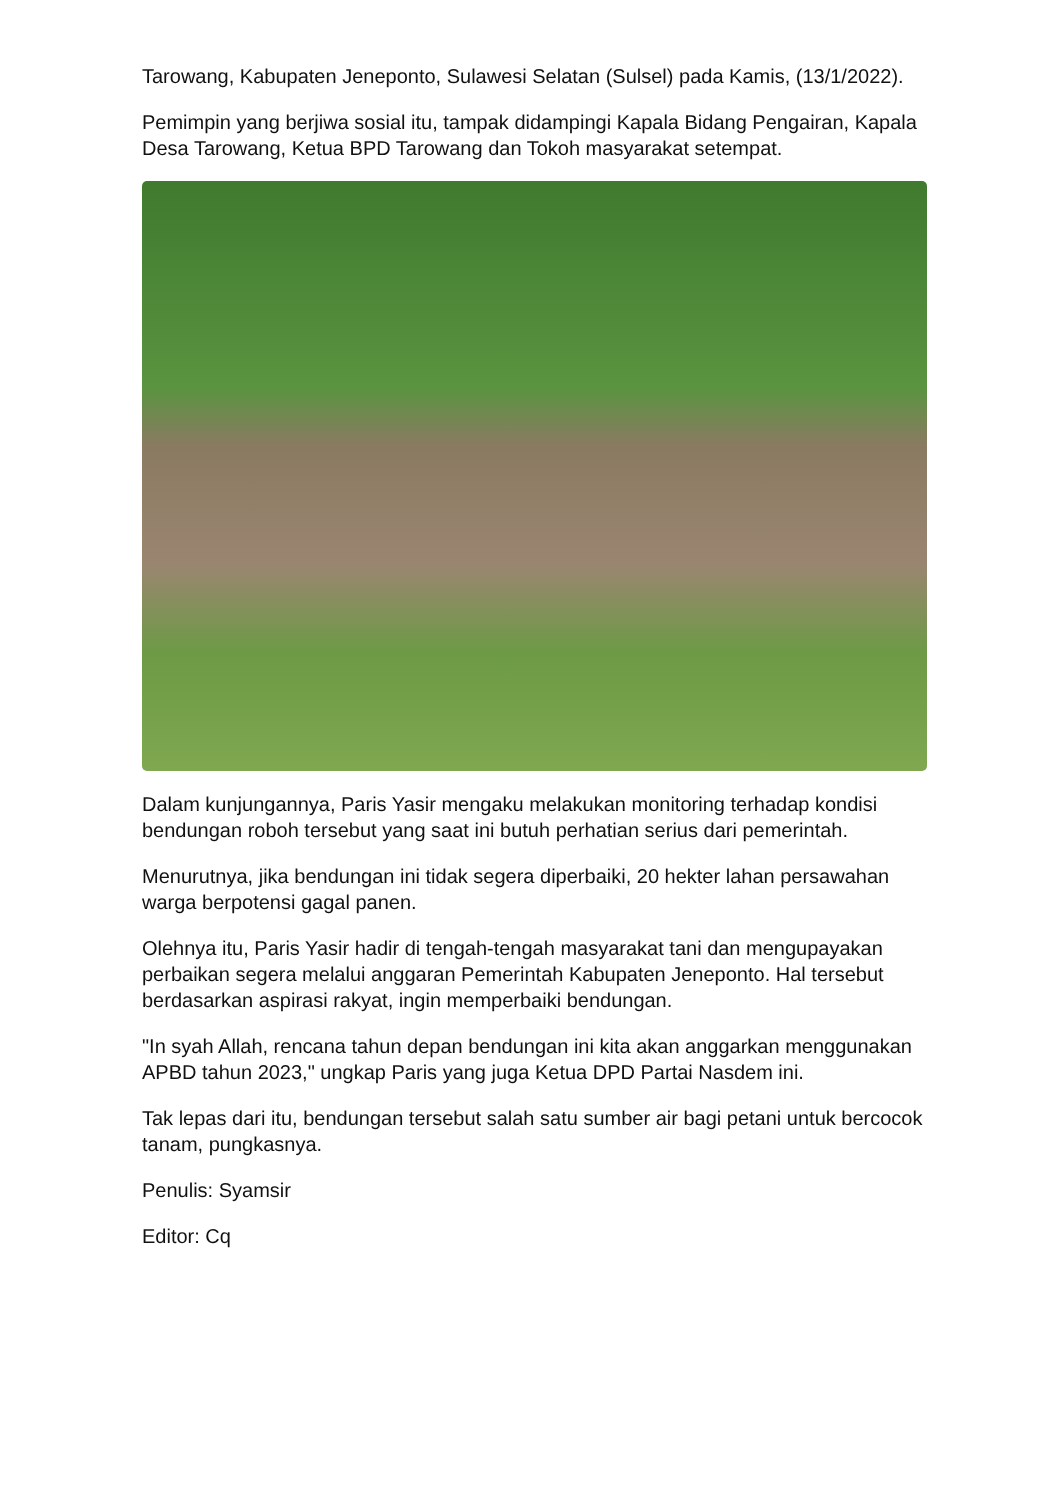Tarowang, Kabupaten Jeneponto, Sulawesi Selatan (Sulsel) pada Kamis, (13/1/2022).
Pemimpin yang berjiwa sosial itu, tampak didampingi Kapala Bidang Pengairan, Kapala Desa Tarowang, Ketua BPD Tarowang dan Tokoh masyarakat setempat.
Dalam kunjungannya, Paris Yasir mengaku melakukan monitoring terhadap kondisi bendungan roboh tersebut yang saat ini butuh perhatian serius dari pemerintah.
Menurutnya, jika bendungan ini tidak segera diperbaiki, 20 hekter lahan persawahan warga berpotensi gagal panen.
Olehnya itu, Paris Yasir hadir di tengah-tengah masyarakat tani dan mengupayakan perbaikan segera melalui anggaran Pemerintah Kabupaten Jeneponto. Hal tersebut berdasarkan aspirasi rakyat, ingin memperbaiki bendungan.
"In syah Allah, rencana tahun depan bendungan ini kita akan anggarkan menggunakan APBD tahun 2023," ungkap Paris yang juga Ketua DPD Partai Nasdem ini.
Tak lepas dari itu, bendungan tersebut salah satu sumber air bagi petani untuk bercocok tanam, pungkasnya.
Penulis: Syamsir
Editor: Cq